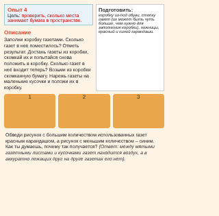Опыт 4
Цель: проверить, сколько места занимает бумага в пространстве.
Описание
Заполни коробку газетами. Сколько газет в неё поместилось? Отметь результат. Достань газеты из коробки, скомкай их и попытайся снова положить в коробку. Сколько газет в неё входит теперь? Возьми из коробки скомканную бумагу. Нарежь газеты на маленькие кусочки и положи их в коробку.
Подготовить:
коробку из-под обуви, стопку газет (их может быть чуть больше, чем нужно для заполнения коробки), ножницы, красный и синий карандаши.
1 2 3
Обведи рисунок с большим количеством использованных газет красным карандашом, а рисунок с меньшим количеством – синим. Как ты думаешь, почему так получается? (Ответ: между мятыми газетными листами и кусочками газет находится воздух, а в аккуратно лежащих друг на друге газетах его нет).